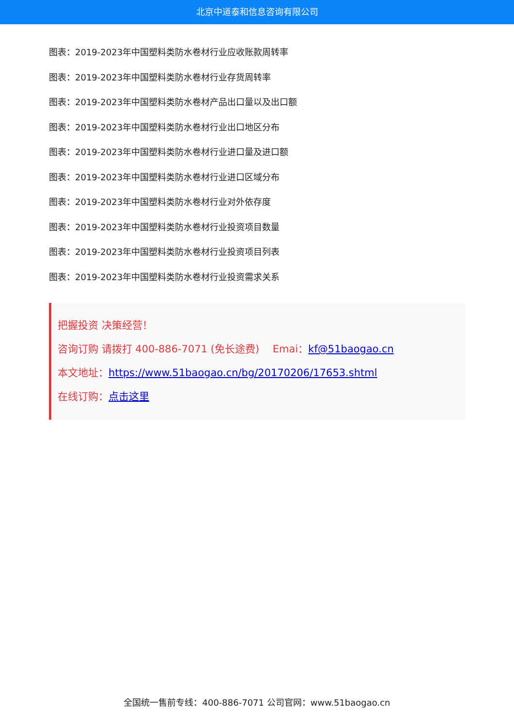北京中道泰和信息咨询有限公司
图表：2019-2023年中国塑料类防水卷材行业应收账款周转率
图表：2019-2023年中国塑料类防水卷材行业存货周转率
图表：2019-2023年中国塑料类防水卷材产品出口量以及出口额
图表：2019-2023年中国塑料类防水卷材行业出口地区分布
图表：2019-2023年中国塑料类防水卷材行业进口量及进口额
图表：2019-2023年中国塑料类防水卷材行业进口区域分布
图表：2019-2023年中国塑料类防水卷材行业对外依存度
图表：2019-2023年中国塑料类防水卷材行业投资项目数量
图表：2019-2023年中国塑料类防水卷材行业投资项目列表
图表：2019-2023年中国塑料类防水卷材行业投资需求关系
把握投资 决策经营！
咨询订购 请拨打 400-886-7071 (免长途费)　 Emai：kf@51baogao.cn
本文地址：https://www.51baogao.cn/bg/20170206/17653.shtml
在线订购：点击这里
全国统一售前专线：400-886-7071 公司官网：www.51baogao.cn